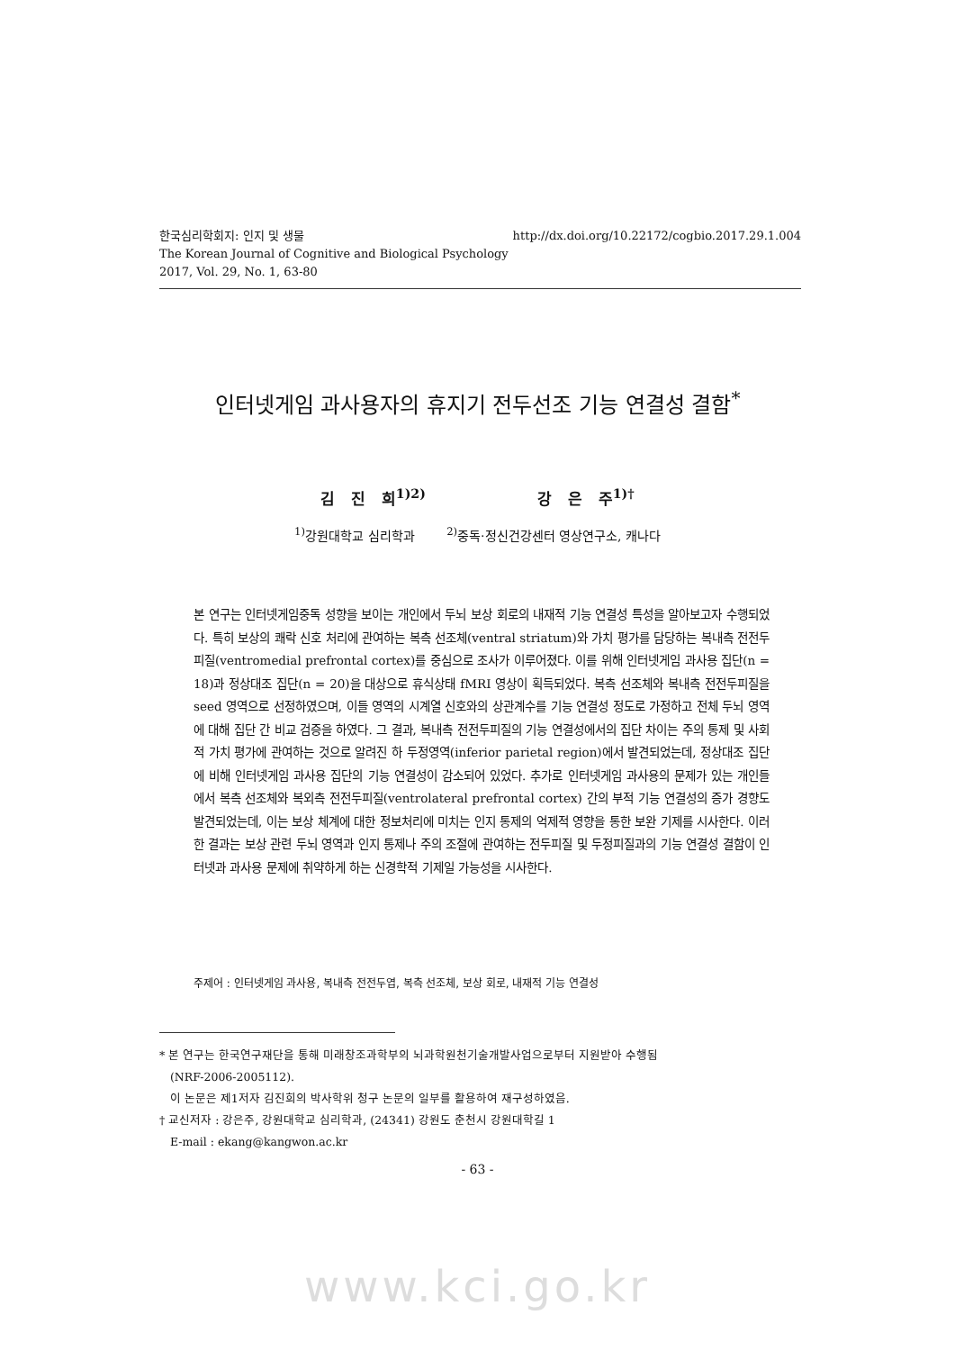http://dx.doi.org/10.22172/cogbio.2017.29.1.004 한국심리학회지: 인지 및 생물
The Korean Journal of Cognitive and Biological Psychology
2017, Vol. 29, No. 1, 63-80
인터넷게임 과사용자의 휴지기 전두선조 기능 연결성 결함<sup>*</sup>
김 진 희<sup>1)2)</sup> 강 은 주<sup>1)†</sup>
<sup>1)</sup> 강원대학교 심리학과 <sup>2)</sup>중독·정신건강센터 영상연구소, 캐나다
본 연구는 인터넷게임중독 성향을 보이는 개인에서 두뇌 보상 회로의 내재적 기능 연결성 특성을 알아보고자 수행되었다. 특히 보상의 쾌락 신호 처리에 관여하는 복측 선조체(ventral striatum)와 가치 평가를 담당하는 복내측 전전두피질(ventromedial prefrontal cortex)를 중심으로 조사가 이루어졌다. 이를 위해 인터넷게임 과사용 집단(n = 18)과 정상대조 집단(n = 20)을 대상으로 휴식상태 fMRI 영상이 획득되었다. 복측 선조체와 복내측 전전두피질을 seed 영역으로 선정하였으며, 이들 영역의 시계열 신호와의 상관계수를 기능 연결성 정도로 가정하고 전체 두뇌 영역에 대해 집단 간 비교 검증을 하였다. 그 결과, 복내측 전전두피질의 기능 연결성에서의 집단 차이는 주의 통제 및 사회적 가치 평가에 관여하는 것으로 알려진 하 두정영역(inferior parietal region)에서 발견되었는데, 정상대조 집단에 비해 인터넷게임 과사용 집단의 기능 연결성이 감소되어 있었다. 추가로 인터넷게임 과사용의 문제가 있는 개인들에서 복측 선조체와 복외측 전전두피질(ventrolateral prefrontal cortex) 간의 부적 기능 연결성의 증가 경향도 발견되었는데, 이는 보상 체계에 대한 정보처리에 미치는 인지 통제의 억제적 영향을 통한 보완 기제를 시사한다. 이러한 결과는 보상 관련 두뇌 영역과 인지 통제나 주의 조절에 관여하는 전두피질 및 두정피질과의 기능 연결성 결함이 인터넷과 과사용 문제에 취약하게 하는 신경학적 기제일 가능성을 시사한다.
주제어 : 인터넷게임 과사용, 복내측 전전두엽, 복측 선조체, 보상 회로, 내재적 기능 연결성
* 본 연구는 한국연구재단을 통해 미래창조과학부의 뇌과학원천기술개발사업으로부터 지원받아 수행됨
(NRF-2006-2005112).
이 논문은 제1저자 김진희의 박사학위 청구 논문의 일부를 활용하여 재구성하였음.
† 교신저자 : 강은주, 강원대학교 심리학과, (24341) 강원도 춘천시 강원대학길 1
E-mail : ekang@kangwon.ac.kr
- 63 -
www.kci.go.kr